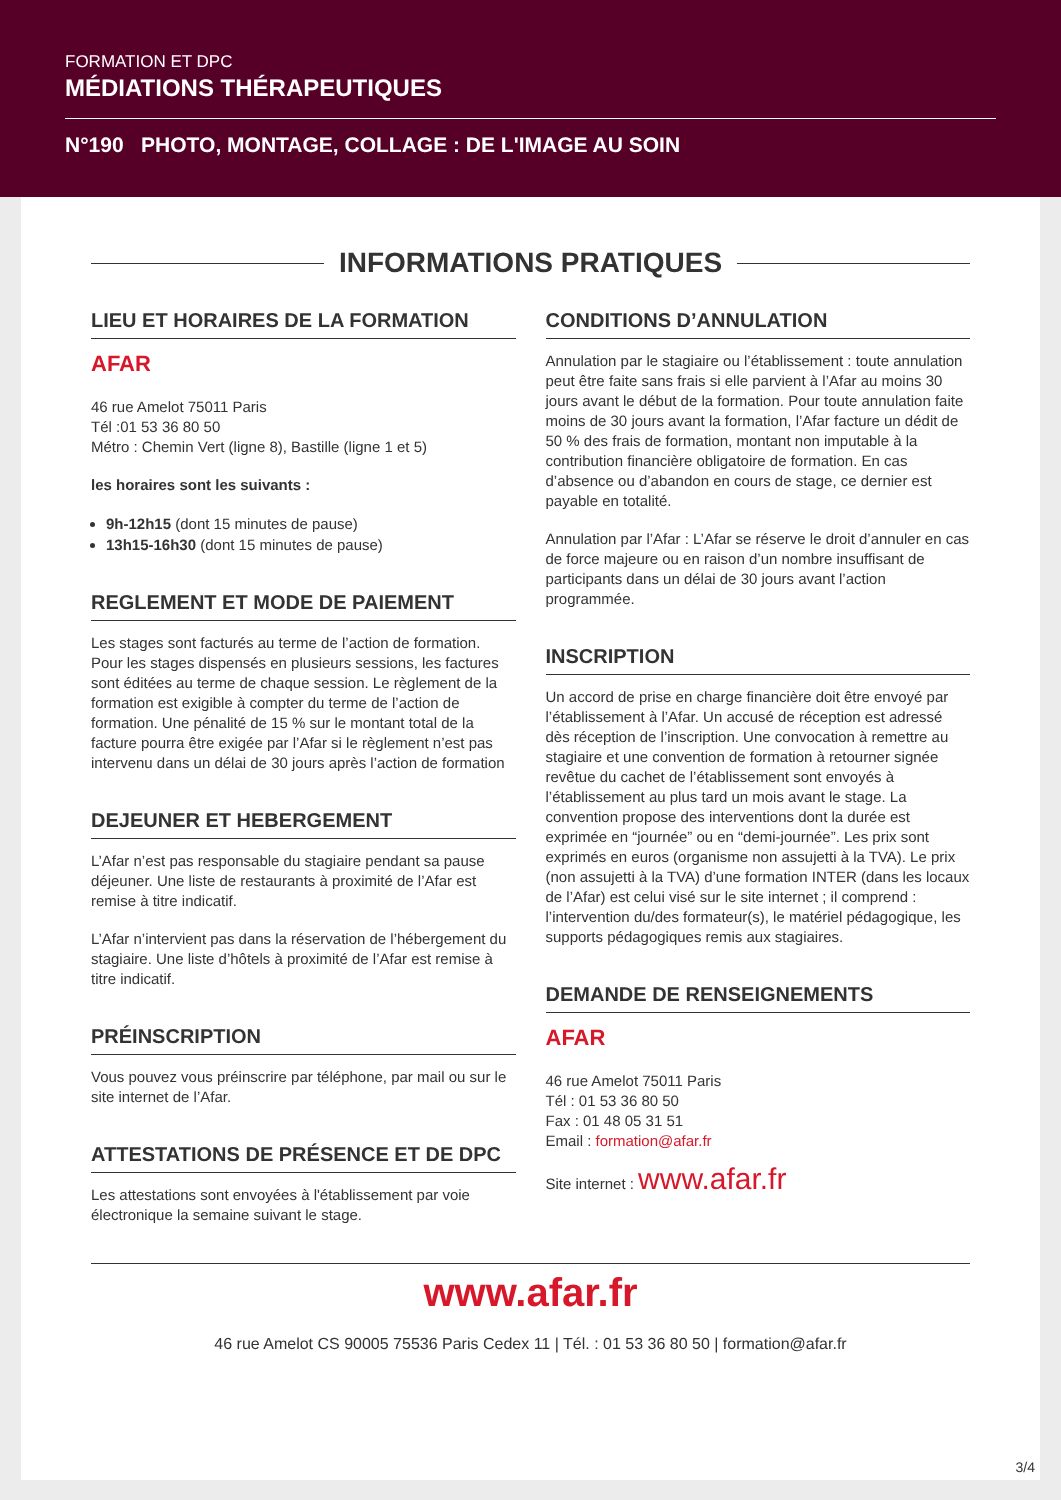FORMATION ET DPC
MÉDIATIONS THÉRAPEUTIQUES
N°190 PHOTO, MONTAGE, COLLAGE : DE L'IMAGE AU SOIN
INFORMATIONS PRATIQUES
LIEU ET HORAIRES DE LA FORMATION
AFAR
46 rue Amelot 75011 Paris
Tél :01 53 36 80 50
Métro : Chemin Vert (ligne 8), Bastille (ligne 1 et 5)
les horaires sont les suivants :
9h-12h15 (dont 15 minutes de pause)
13h15-16h30 (dont 15 minutes de pause)
REGLEMENT ET MODE DE PAIEMENT
Les stages sont facturés au terme de l’action de formation. Pour les stages dispensés en plusieurs sessions, les factures sont éditées au terme de chaque session. Le règlement de la formation est exigible à compter du terme de l’action de formation. Une pénalité de 15 % sur le montant total de la facture pourra être exigée par l’Afar si le règlement n’est pas intervenu dans un délai de 30 jours après l’action de formation
DEJEUNER ET HEBERGEMENT
L’Afar n’est pas responsable du stagiaire pendant sa pause déjeuner. Une liste de restaurants à proximité de l’Afar est remise à titre indicatif.
L’Afar n’intervient pas dans la réservation de l’hébergement du stagiaire. Une liste d’hôtels à proximité de l’Afar est remise à titre indicatif.
PRÉINSCRIPTION
Vous pouvez vous préinscrire par téléphone, par mail ou sur le site internet de l’Afar.
ATTESTATIONS DE PRÉSENCE ET DE DPC
Les attestations sont envoyées à l'établissement par voie électronique la semaine suivant le stage.
CONDITIONS D’ANNULATION
Annulation par le stagiaire ou l’établissement : toute annulation peut être faite sans frais si elle parvient à l’Afar au moins 30 jours avant le début de la formation. Pour toute annulation faite moins de 30 jours avant la formation, l’Afar facture un dédit de 50 % des frais de formation, montant non imputable à la contribution financière obligatoire de formation. En cas d’absence ou d’abandon en cours de stage, ce dernier est payable en totalité.
Annulation par l’Afar : L’Afar se réserve le droit d’annuler en cas de force majeure ou en raison d’un nombre insuffisant de participants dans un délai de 30 jours avant l’action programmée.
INSCRIPTION
Un accord de prise en charge financière doit être envoyé par l’établissement à l’Afar. Un accusé de réception est adressé dès réception de l’inscription. Une convocation à remettre au stagiaire et une convention de formation à retourner signée revêtue du cachet de l’établissement sont envoyés à l’établissement au plus tard un mois avant le stage. La convention propose des interventions dont la durée est exprimée en “journée” ou en “demi-journée”. Les prix sont exprimés en euros (organisme non assujetti à la TVA). Le prix (non assujetti à la TVA) d’une formation INTER (dans les locaux de l’Afar) est celui visé sur le site internet ; il comprend : l’intervention du/des formateur(s), le matériel pédagogique, les supports pédagogiques remis aux stagiaires.
DEMANDE DE RENSEIGNEMENTS
AFAR
46 rue Amelot 75011 Paris
Tél : 01 53 36 80 50
Fax : 01 48 05 31 51
Email : formation@afar.fr
Site internet : www.afar.fr
www.afar.fr
46 rue Amelot CS 90005 75536 Paris Cedex 11 | Tél. : 01 53 36 80 50 | formation@afar.fr
3/4